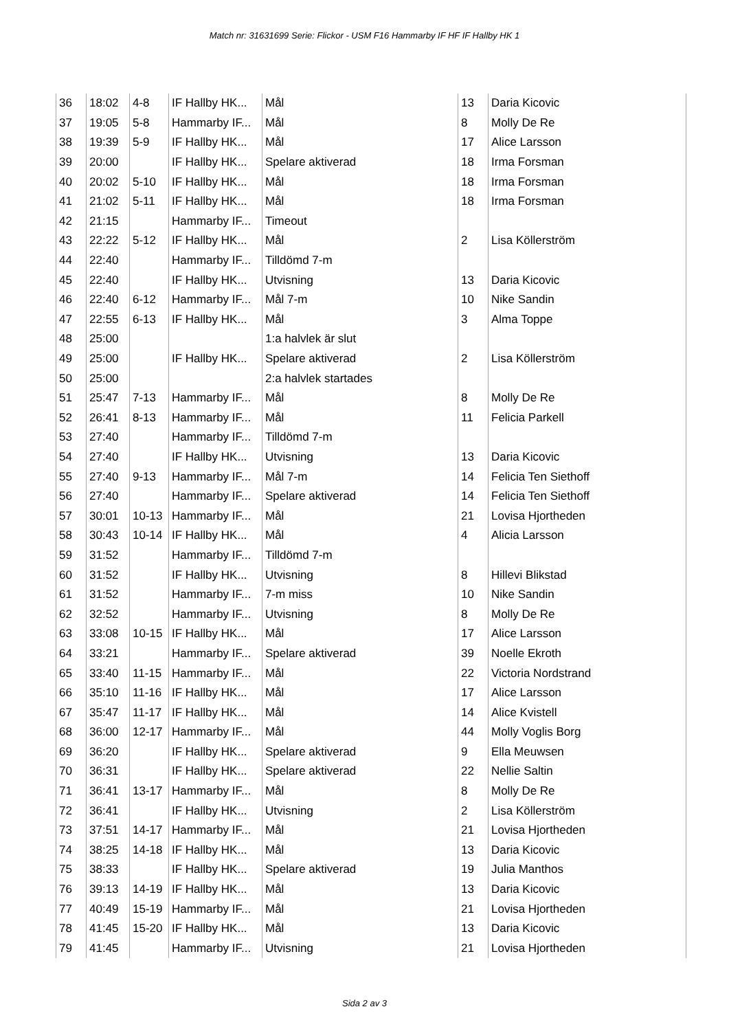Match nr: 31631699 Serie: Flickor - USM F16 Hammarby IF HF IF Hallby HK 1
| 36 | 18:02 | 4-8 | IF Hallby HK... | Mål | 13 | Daria Kicovic |
| 37 | 19:05 | 5-8 | Hammarby IF... | Mål | 8 | Molly De Re |
| 38 | 19:39 | 5-9 | IF Hallby HK... | Mål | 17 | Alice Larsson |
| 39 | 20:00 | | IF Hallby HK... | Spelare aktiverad | 18 | Irma Forsman |
| 40 | 20:02 | 5-10 | IF Hallby HK... | Mål | 18 | Irma Forsman |
| 41 | 21:02 | 5-11 | IF Hallby HK... | Mål | 18 | Irma Forsman |
| 42 | 21:15 | | Hammarby IF... | Timeout | | |
| 43 | 22:22 | 5-12 | IF Hallby HK... | Mål | 2 | Lisa Köllerström |
| 44 | 22:40 | | Hammarby IF... | Tilldömd 7-m | | |
| 45 | 22:40 | | IF Hallby HK... | Utvisning | 13 | Daria Kicovic |
| 46 | 22:40 | 6-12 | Hammarby IF... | Mål 7-m | 10 | Nike Sandin |
| 47 | 22:55 | 6-13 | IF Hallby HK... | Mål | 3 | Alma Toppe |
| 48 | 25:00 | | | 1:a halvlek är slut | | |
| 49 | 25:00 | | IF Hallby HK... | Spelare aktiverad | 2 | Lisa Köllerström |
| 50 | 25:00 | | | 2:a halvlek startades | | |
| 51 | 25:47 | 7-13 | Hammarby IF... | Mål | 8 | Molly De Re |
| 52 | 26:41 | 8-13 | Hammarby IF... | Mål | 11 | Felicia Parkell |
| 53 | 27:40 | | Hammarby IF... | Tilldömd 7-m | | |
| 54 | 27:40 | | IF Hallby HK... | Utvisning | 13 | Daria Kicovic |
| 55 | 27:40 | 9-13 | Hammarby IF... | Mål 7-m | 14 | Felicia Ten Siethoff |
| 56 | 27:40 | | Hammarby IF... | Spelare aktiverad | 14 | Felicia Ten Siethoff |
| 57 | 30:01 | 10-13 | Hammarby IF... | Mål | 21 | Lovisa Hjortheden |
| 58 | 30:43 | 10-14 | IF Hallby HK... | Mål | 4 | Alicia Larsson |
| 59 | 31:52 | | Hammarby IF... | Tilldömd 7-m | | |
| 60 | 31:52 | | IF Hallby HK... | Utvisning | 8 | Hillevi Blikstad |
| 61 | 31:52 | | Hammarby IF... | 7-m miss | 10 | Nike Sandin |
| 62 | 32:52 | | Hammarby IF... | Utvisning | 8 | Molly De Re |
| 63 | 33:08 | 10-15 | IF Hallby HK... | Mål | 17 | Alice Larsson |
| 64 | 33:21 | | Hammarby IF... | Spelare aktiverad | 39 | Noelle Ekroth |
| 65 | 33:40 | 11-15 | Hammarby IF... | Mål | 22 | Victoria Nordstrand |
| 66 | 35:10 | 11-16 | IF Hallby HK... | Mål | 17 | Alice Larsson |
| 67 | 35:47 | 11-17 | IF Hallby HK... | Mål | 14 | Alice Kvistell |
| 68 | 36:00 | 12-17 | Hammarby IF... | Mål | 44 | Molly Voglis Borg |
| 69 | 36:20 | | IF Hallby HK... | Spelare aktiverad | 9 | Ella Meuwsen |
| 70 | 36:31 | | IF Hallby HK... | Spelare aktiverad | 22 | Nellie Saltin |
| 71 | 36:41 | 13-17 | Hammarby IF... | Mål | 8 | Molly De Re |
| 72 | 36:41 | | IF Hallby HK... | Utvisning | 2 | Lisa Köllerström |
| 73 | 37:51 | 14-17 | Hammarby IF... | Mål | 21 | Lovisa Hjortheden |
| 74 | 38:25 | 14-18 | IF Hallby HK... | Mål | 13 | Daria Kicovic |
| 75 | 38:33 | | IF Hallby HK... | Spelare aktiverad | 19 | Julia Manthos |
| 76 | 39:13 | 14-19 | IF Hallby HK... | Mål | 13 | Daria Kicovic |
| 77 | 40:49 | 15-19 | Hammarby IF... | Mål | 21 | Lovisa Hjortheden |
| 78 | 41:45 | 15-20 | IF Hallby HK... | Mål | 13 | Daria Kicovic |
| 79 | 41:45 | | Hammarby IF... | Utvisning | 21 | Lovisa Hjortheden |
Sida 2 av 3